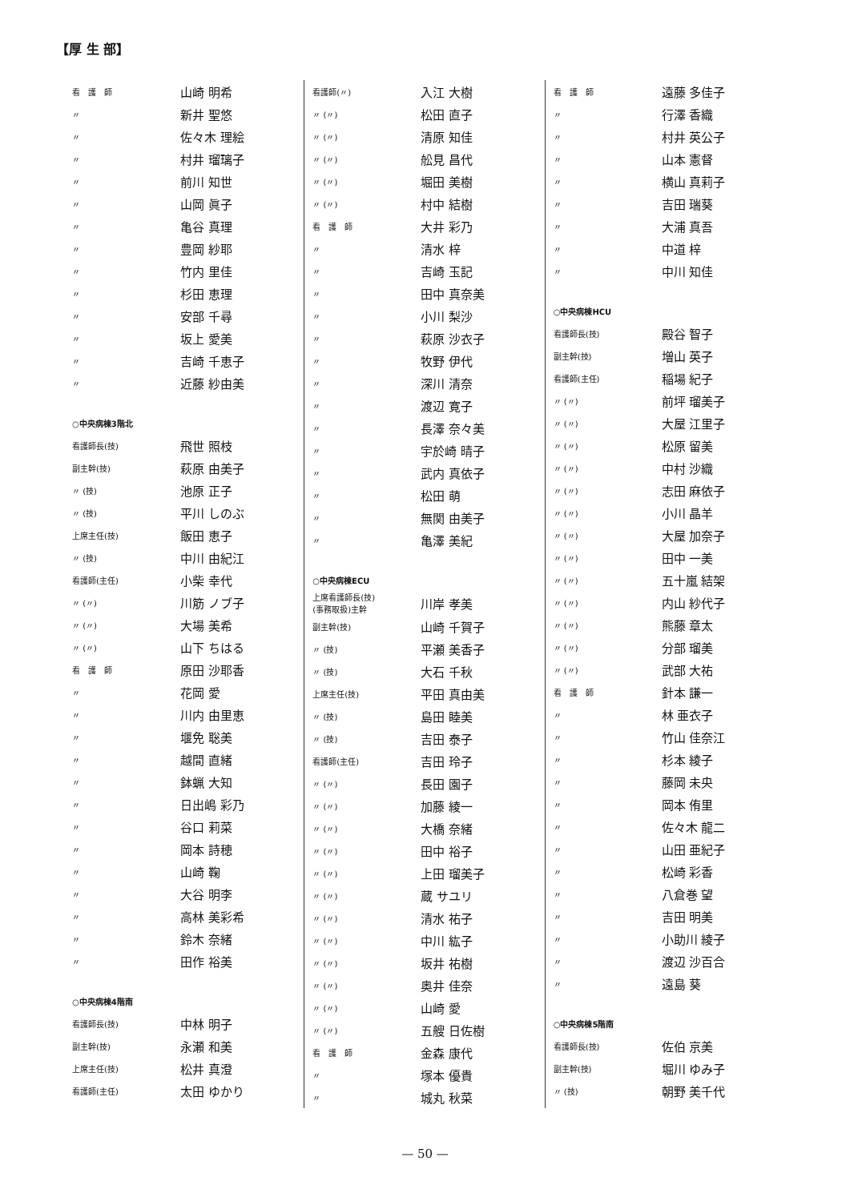【厚 生 部】
| 看 護 師 | 山崎 明希 |
| 〃 | 新井 聖悠 |
| 〃 | 佐々木 理絵 |
| 〃 | 村井 瑠璃子 |
| 〃 | 前川 知世 |
| 〃 | 山岡 眞子 |
| 〃 | 亀谷 真理 |
| 〃 | 豊岡 紗耶 |
| 〃 | 竹内 里佳 |
| 〃 | 杉田 恵理 |
| 〃 | 安部 千尋 |
| 〃 | 坂上 愛美 |
| 〃 | 吉崎 千恵子 |
| 〃 | 近藤 紗由美 |
| ○中央病棟3階北 | |
| 看護師長(技) | 飛世 照枝 |
| 副主幹(技) | 萩原 由美子 |
| 〃 (技) | 池原 正子 |
| 〃 (技) | 平川 しのぶ |
| 上席主任(技) | 飯田 恵子 |
| 〃 (技) | 中川 由紀江 |
| 看護師(主任) | 小柴 幸代 |
| 〃 (〃) | 川筋 ノブ子 |
| 〃 (〃) | 大場 美希 |
| 〃 (〃) | 山下 ちはる |
| 看 護 師 | 原田 沙耶香 |
| 〃 | 花岡 愛 |
| 〃 | 川内 由里恵 |
| 〃 | 堰免 聡美 |
| 〃 | 越間 直緒 |
| 〃 | 鉢蝋 大知 |
| 〃 | 日出嶋 彩乃 |
| 〃 | 谷口 莉菜 |
| 〃 | 岡本 詩穂 |
| 〃 | 山崎 鞠 |
| 〃 | 大谷 明李 |
| 〃 | 高林 美彩希 |
| 〃 | 鈴木 奈緒 |
| 〃 | 田作 裕美 |
| ○中央病棟4階南 | |
| 看護師長(技) | 中林 明子 |
| 副主幹(技) | 永瀬 和美 |
| 上席主任(技) | 松井 真澄 |
| 看護師(主任) | 太田 ゆかり |
| 看護師(〃) | 入江 大樹 |
| 〃 (〃) | 松田 直子 |
| 〃 (〃) | 清原 知佳 |
| 〃 (〃) | 舩見 昌代 |
| 〃 (〃) | 堀田 美樹 |
| 〃 (〃) | 村中 結樹 |
| 看 護 師 | 大井 彩乃 |
| 〃 | 清水 梓 |
| 〃 | 吉崎 玉記 |
| 〃 | 田中 真奈美 |
| 〃 | 小川 梨沙 |
| 〃 | 萩原 沙衣子 |
| 〃 | 牧野 伊代 |
| 〃 | 深川 清奈 |
| 〃 | 渡辺 寛子 |
| 〃 | 長澤 奈々美 |
| 〃 | 宇於崎 晴子 |
| 〃 | 武内 真依子 |
| 〃 | 松田 萌 |
| 〃 | 無関 由美子 |
| 〃 | 亀澤 美紀 |
| ○中央病棟ECU | |
| 上席看護師長(技) (事務取扱)主幹 | 川岸 孝美 |
| 副主幹(技) | 山崎 千賀子 |
| 〃 (技) | 平瀬 美香子 |
| 〃 (技) | 大石 千秋 |
| 上席主任(技) | 平田 真由美 |
| 〃 (技) | 島田 睦美 |
| 〃 (技) | 吉田 泰子 |
| 看護師(主任) | 吉田 玲子 |
| 〃 (〃) | 長田 園子 |
| 〃 (〃) | 加藤 綾一 |
| 〃 (〃) | 大橋 奈緒 |
| 〃 (〃) | 田中 裕子 |
| 〃 (〃) | 上田 瑠美子 |
| 〃 (〃) | 蔵 サユリ |
| 〃 (〃) | 清水 祐子 |
| 〃 (〃) | 中川 紘子 |
| 〃 (〃) | 坂井 祐樹 |
| 〃 (〃) | 奥井 佳奈 |
| 〃 (〃) | 山崎 愛 |
| 〃 (〃) | 五艘 日佐樹 |
| 看 護 師 | 金森 康代 |
| 〃 | 塚本 優貴 |
| 〃 | 城丸 秋菜 |
| 看 護 師 | 遠藤 多佳子 |
| 〃 | 行澤 香織 |
| 〃 | 村井 英公子 |
| 〃 | 山本 憲督 |
| 〃 | 横山 真莉子 |
| 〃 | 吉田 瑞葵 |
| 〃 | 大浦 真吾 |
| 〃 | 中道 梓 |
| 〃 | 中川 知佳 |
| ○中央病棟HCU | |
| 看護師長(技) | 殿谷 智子 |
| 副主幹(技) | 増山 英子 |
| 看護師(主任) | 稲場 紀子 |
| 〃 (〃) | 前坪 瑠美子 |
| 〃 (〃) | 大屋 江里子 |
| 〃 (〃) | 松原 留美 |
| 〃 (〃) | 中村 沙織 |
| 〃 (〃) | 志田 麻依子 |
| 〃 (〃) | 小川 晶羊 |
| 〃 (〃) | 大屋 加奈子 |
| 〃 (〃) | 田中 一美 |
| 〃 (〃) | 五十嵐 結架 |
| 〃 (〃) | 内山 紗代子 |
| 〃 (〃) | 熊藤 章太 |
| 〃 (〃) | 分部 瑠美 |
| 〃 (〃) | 武部 大祐 |
| 看 護 師 | 針本 謙一 |
| 〃 | 林 亜衣子 |
| 〃 | 竹山 佳奈江 |
| 〃 | 杉本 綾子 |
| 〃 | 藤岡 未央 |
| 〃 | 岡本 侑里 |
| 〃 | 佐々木 龍二 |
| 〃 | 山田 亜紀子 |
| 〃 | 松崎 彩香 |
| 〃 | 八倉巻 望 |
| 〃 | 吉田 明美 |
| 〃 | 小助川 綾子 |
| 〃 | 渡辺 沙百合 |
| 〃 | 遠島 葵 |
| ○中央病棟5階南 | |
| 看護師長(技) | 佐伯 京美 |
| 副主幹(技) | 堀川 ゆみ子 |
| 〃 (技) | 朝野 美千代 |
— 50 —